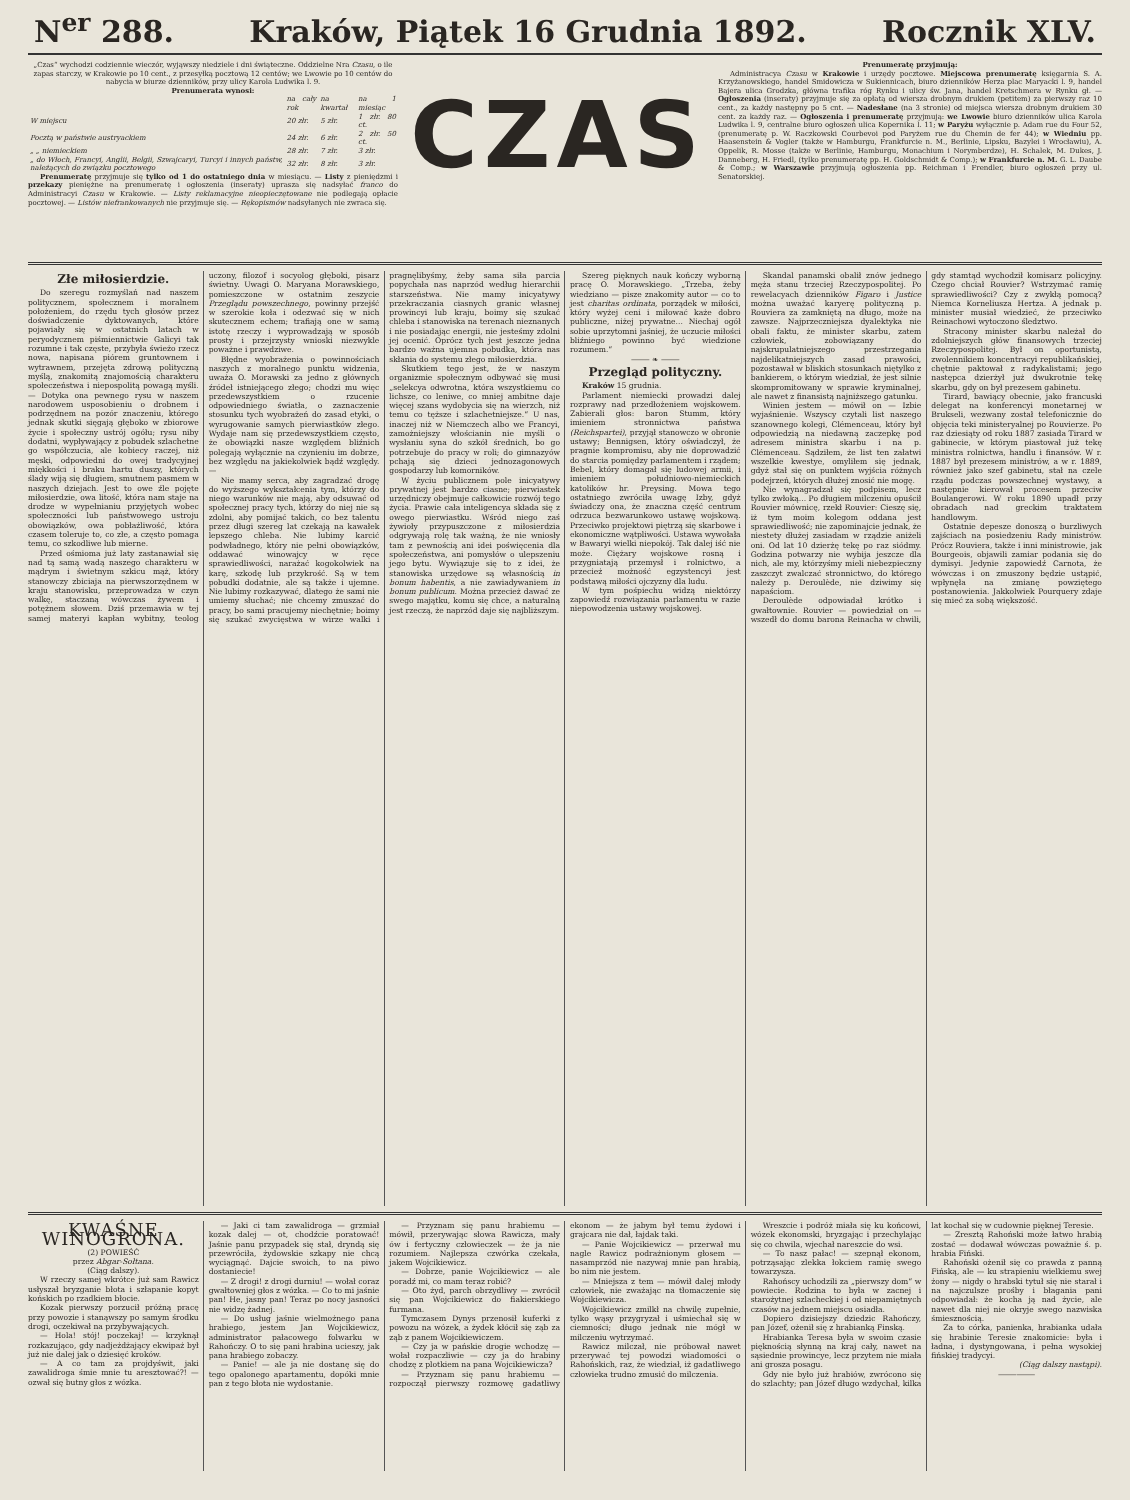N<sup>er</sup> 288. Kraków, Piątek 16 Grudnia 1892. Rocznik XLV.
„Czas“ wychodzi codziennie wieczór, wyjąwszy niedziele i dni świąteczne. Oddzielne Nra Czasu, o ile zapas starczy, w Krakowie po 10 cent., z przesyłką pocztową 12 centów; we Lwowie po 10 centów do nabycia w biurze dzienników, przy ulicy Karola Ludwika l. 9.
Prenumerata wynosi:
| | na cały rok | na kwartał | na 1 miesiąc |
| --- | --- | --- | --- |
| W miejscu | 20 złr. | 5 złr. | 1 złr. 80 ct. |
| Pocztą w państwie austryackiem | 24 złr. | 6 złr. | 2 złr. 50 ct. |
| „ „ niemieckiem | 28 złr. | 7 złr. | 3 złr. |
| „ do Włoch, Francyi, Anglii, Belgii, Szwajcaryi, Turcyi i innych państw, należących do związku pocztowego | 32 złr. | 8 złr. | 3 złr. |
Prenumeratę przyjmuje się tylko od 1 do ostatniego dnia w miesiącu. — Listy z pieniędzmi i przekazy pieniężne na prenumeratę i ogłoszenia (inseraty) uprasza się nadsyłać franco do Administracyi Czasu w Krakowie. — Listy reklamacyjne nieopieczętowane nie podlegają opłacie pocztowej. — Listów niefrankowanych nie przyjmuje się. — Rękopismów nadsyłanych nie zwraca się.
CZAS
Prenumeratę przyjmują:
Administracya Czasu w Krakowie i urzędy pocztowe. Miejscowa prenumeratę księgarnia S. A. Krzyżanowskiego, handel Smidowicza w Sukiennicach, biuro dzienników Herza plac Maryacki l. 9, handel Bajera ulica Grodzka, główna trafika róg Rynku i ulicy św. Jana, handel Kretschmera w Rynku gł. — Ogłoszenia (inseraty) przyjmuje się za opłatą od wiersza drobnym drukiem (petitem) za pierwszy raz 10 cent., za każdy następny po 5 cnt. — Nadesłane (na 3 stronie) od miejsca wiersza drobnym drukiem 30 cent. za każdy raz. — Ogłoszenia i prenumeratę przyjmują: we Lwowie biuro dzienników ulica Karola Ludwika l. 9, centralne biuro ogłoszeń ulica Kopernika l. 11; w Paryżu wyłącznie p. Adam rue du Four 52, (prenumeratę p. W. Raczkowski Courbevoi pod Paryżem rue du Chemin de fer 44); w Wiedniu pp. Haasenstein & Vogler (także w Hamburgu, Frankfurcie n. M., Berlinie, Lipsku, Bazylei i Wrocławiu), A. Oppelik, R. Mosse (także w Berlinie, Hamburgu, Monachium i Norymberdze), H. Schalek, M. Dukes, J. Danneberg, H. Friedl, (tylko prenumeratę pp. H. Goldschmidt & Comp.); w Frankfurcie n. M. G. L. Daube & Comp.; w Warszawie przyjmują ogłoszenia pp. Reichman i Frendler, biuro ogłoszeń przy ul. Senatorskiej.
Złe miłosierdzie.
Do szeregu rozmyślań nad naszem politycznem, społecznem i moralnem położeniem, do rzędu tych głosów przez doświadczenie dyktowanych, które pojawiały się w ostatnich latach w peryodycznem piśmiennictwie Galicyi tak rozumne i tak częste, przybyła świeżo rzecz nowa, napisana piórem gruntownem i wytrawnem, przejęta zdrową polityczną myślą, znakomitą znajomością charakteru społeczeństwa i niepospolitą powagą myśli. — Dotyka ona pewnego rysu w naszem narodowem usposobieniu o drobnem i podrzędnem na pozór znaczeniu, którego jednak skutki sięgają głęboko w zbiorowe życie i społeczny ustrój ogółu; rysu niby dodatni, wypływający z pobudek szlachetne go współczucia, ale kobiecy raczej, niż męski, odpowiedni do owej tradycyjnej miękkości i braku hartu duszy, których ślady wiją się długiem, smutnem pasmem w naszych dziejach. Jest to owe źle pojęte miłosierdzie, owa litość, która nam staje na drodze w wypełnianiu przyjętych wobec społeczności lub państwowego ustroju obowiązków, owa pobłażliwość, która czasem toleruje to, co złe, a często pomaga temu, co szkodliwe lub mierne.
Przed ośmioma już laty zastanawiał się nad tą samą wadą naszego charakteru w mądrym i świetnym szkicu mąż, który stanowczy zbiciaja na pierwszorzędnem w kraju stanowisku, przeprowadza w czyn walkę, staczaną wówczas żywem i potężnem słowem. Dziś przemawia w tej samej materyi kapłan wybitny, teolog uczony, filozof i socyolog głęboki, pisarz świetny. Uwagi O. Maryana Morawskiego, pomieszczone w ostatnim zeszycie Przeglądu powszechnego, powinny przejść w szerokie koła i odezwać się w nich skutecznem echem; trafiają one w samą istotę rzeczy i wyprowadzają w sposób prosty i przejrzysty wnioski niezwykle poważne i prawdziwe.
Błędne wyobrażenia o powinnościach naszych z moralnego punktu widzenia, uważa O. Morawski za jedno z głównych źródeł istniejącego złego; chodzi mu więc przedewszystkiem o rzucenie odpowiedniego światła, o zaznaczenie stosunku tych wyobrażeń do zasad etyki, o wyrugowanie samych pierwiastków złego. Wydaje nam się przedewszystkiem często, że obowiązki nasze względem bliźnich polegają wyłącznie na czynieniu im dobrze, bez względu na jakiekolwiek bądź względy. —
Nie mamy serca, aby zagradzać drogę do wyższego wykształcenia tym, którzy do niego warunków nie mają, aby odsuwać od społecznej pracy tych, którzy do niej nie są zdolni, aby pomijać takich, co bez talentu przez długi szereg lat czekają na kawałek lepszego chleba. Nie lubimy karcić podwładnego, który nie pełni obowiązków, oddawać winowajcy w ręce sprawiedliwości, narażać kogokolwiek na karę, szkodę lub przykrość. Są w tem pobudki dodatnie, ale są także i ujemne. Nie lubimy rozkazywać, dlatego że sami nie umiemy słuchać; nie chcemy zmuszać do pracy, bo sami pracujemy niechętnie; boimy się szukać zwycięstwa w wirze walki i pragnęlibyśmy, żeby sama siła parcia popychała nas naprzód według hierarchii starszeństwa. Nie mamy inicyatywy przekraczania ciasnych granic własnej prowincyi lub kraju, boimy się szukać chleba i stanowiska na terenach nieznanych i nie posiadając energii, nie jesteśmy zdolni jej ocenić. Oprócz tych jest jeszcze jedna bardzo ważna ujemna pobudka, która nas skłania do systemu złego miłosierdzia.
Skutkiem tego jest, że w naszym organizmie społecznym odbywać się musi „selekcya odwrotna, która wszystkiemu co lichsze, co leniwe, co mniej ambitne daje więcej szans wydobycia się na wierzch, niż temu co tęższe i szlachetniejsze.“ U nas, inaczej niż w Niemczech albo we Francyi, zamożniejszy włościanin nie myśli o wysłaniu syna do szkół średnich, bo go potrzebuje do pracy w roli; do gimnazyów pchają się dzieci jednozagonowych gospodarzy lub komorników.
W życiu publicznem pole inicyatywy prywatnej jest bardzo ciasne; pierwiastek urzędniczy obejmuje całkowicie rozwój tego życia. Prawie cała inteligencya składa się z owego pierwiastku. Wśród niego zaś żywioły przypuszczone z miłosierdzia odgrywają rolę tak ważną, że nie wniosły tam z pewnością ani idei poświęcenia dla społeczeństwa, ani pomysłów o ulepszeniu jego bytu. Wywiązuje się to z idei, że stanowiska urzędowe są własnością in bonum habentis, a nie zawiadywaniem in bonum publicum. Można przecież dawać ze swego majątku, komu się chce, a naturalną jest rzeczą, że naprzód daje się najbliższym.
Szereg pięknych nauk kończy wyborną pracę O. Morawskiego. „Trzeba, żeby wiedziano — pisze znakomity autor — co to jest charitas ordinata, porządek w miłości, który wyżej ceni i miłować każe dobro publiczne, niżej prywatne... Niechaj ogół sobie uprzytomni jaśniej, że uczucie miłości bliźniego powinno być wiedzione rozumem.“
⸻ ❧ ⸻
Przegląd polityczny.
Kraków 15 grudnia.
Parlament niemiecki prowadzi dalej rozprawy nad przedłożeniem wojskowem. Zabierali głos: baron Stumm, który imieniem stronnictwa państwa (Reichspartei), przyjął stanowczo w obronie ustawy; Bennigsen, który oświadczył, że pragnie kompromisu, aby nie doprowadzić do starcia pomiędzy parlamentem i rządem; Bebel, który domagał się ludowej armii, i imieniem południowo-niemieckich katolików hr. Preysing. Mowa tego ostatniego zwróciła uwagę Izby, gdyż świadczy ona, że znaczna część centrum odrzuca bezwarunkowo ustawę wojskową. Przeciwko projektowi piętrzą się skarbowe i ekonomiczne wątpliwości. Ustawa wywołała w Bawaryi wielki niepokój. Tak dalej iść nie może. Ciężary wojskowe rosną i przygniatają przemysł i rolnictwo, a przecież możność egzystencyi jest podstawą miłości ojczyzny dla ludu.
W tym pośpiechu widzą niektórzy zapowiedź rozwiązania parlamentu w razie niepowodzenia ustawy wojskowej.
Skandal panamski obalił znów jednego męża stanu trzeciej Rzeczypospolitej. Po rewelacyach dzienników Figaro i Justice można uważać karyerę polityczną p. Rouviera za zamkniętą na długo, może na zawsze. Najprzeczniejsza dyalektyka nie obali faktu, że minister skarbu, zatem człowiek, zobowiązany do najskrupulatniejszego przestrzegania najdelikatniejszych zasad prawości, pozostawał w bliskich stosunkach niętylko z bankierem, o którym wiedział, że jest silnie skompromitowany w sprawie kryminalnej, ale nawet z finansistą najniższego gatunku.
Winien jestem — mówił on — Izbie wyjaśnienie. Wszyscy czytali list naszego szanownego kolegi, Clémenceau, który był odpowiedzią na niedawną zaczepkę pod adresem ministra skarbu i na p. Clémenceau. Sądziłem, że list ten załatwi wszelkie kwestye, omyliłem się jednak, gdyż stał się on punktem wyjścia różnych podejrzeń, których dłużej znosić nie mogę.
Nie wynagradzał się podpisem, lecz tylko zwłoką... Po długiem milczeniu opuścił Rouvier mównicę, rzekł Rouvier: Cieszę się, iż tym moim kolegom oddana jest sprawiedliwość; nie zapominajcie jednak, że niestety dłużej zasiadam w rządzie aniżeli oni. Od lat 10 dzierżę tekę po raz siódmy. Godzina potwarzy nie wybija jeszcze dla nich, ale my, którzyśmy mieli niebezpieczny zaszczyt zwalczać stronnictwo, do którego należy p. Deroulède, nie dziwimy się napaściom.
Deroulède odpowiadał krótko i gwałtownie. Rouvier — powiedział on — wszedł do domu barona Reinacha w chwili, gdy stamtąd wychodził komisarz policyjny. Czego chciał Rouvier? Wstrzymać ramię sprawiedliwości? Czy z zwykłą pomocą? Niemca Korneliusza Hertza. A jednak p. minister musiał wiedzieć, że przeciwko Reinachowi wytoczono śledztwo.
Stracony minister skarbu należał do zdolniejszych głów finansowych trzeciej Rzeczypospolitej. Był on oportunistą, zwolennikiem koncentracyi republikańskiej, chętnie paktował z radykalistami; jego następca dzierżył już dwukrotnie tekę skarbu, gdy on był prezesem gabinetu.
Tirard, bawiący obecnie, jako francuski delegat na konferencyi monetarnej w Brukseli, wezwany został telefonicznie do objęcia teki ministeryalnej po Rouvierze. Po raz dziesiąty od roku 1887 zasiada Tirard w gabinecie, w którym piastował już tekę ministra rolnictwa, handlu i finansów. W r. 1887 był prezesem ministrów, a w r. 1889, również jako szef gabinetu, stał na czele rządu podczas powszechnej wystawy, a następnie kierował procesem przeciw Boulangerowi. W roku 1890 upadł przy obradach nad greckim traktatem handlowym.
Ostatnie depesze donoszą o burzliwych zajściach na posiedzeniu Rady ministrów. Prócz Rouviera, także i inni ministrowie, jak Bourgeois, objawili zamiar podania się do dymisyi. Jedynie zapowiedź Carnota, że wówczas i on zmuszony będzie ustąpić, wpłynęła na zmianę powziętego postanowienia. Jakkolwiek Pourquery zdaje się mieć za sobą większość.
KWAŚNE WINOGRONA.
(2) POWIEŚĆ
przez Abgar-Sołtana.
(Ciąg dalszy).
W rzeczy samej wkrótce już sam Rawicz usłyszał bryzganie błota i szłapanie kopyt końskich po rzadkiem błocie.
Kozak pierwszy porzucił próżną pracę przy powozie i stanąwszy po samym środku drogi, oczekiwał na przybywających.
— Hola! stój! poczekaj! — krzyknął rozkazująco, gdy nadjeżdżający ekwipaż był już nie dalej jak o dziesięć kroków.
— A co tam za projdyświt, jaki zawalidroga śmie mnie tu aresztować?! — ozwał się butny głos z wózka.
— Jaki ci tam zawalidroga — grzmiał kozak dalej — ot, chodźcie poratować! Jaśnie panu przypadek się stał, dryndą się przewróciła, żydowskie szkapy nie chcą wyciągnąć. Dajcie swoich, to na piwo dostaniecie!
— Z drogi! z drogi durniu! — wołał coraz gwałtowniej głos z wózka. — Co to mi jaśnie pan! He, jasny pan! Teraz po nocy jasności nie widzę żadnej.
— Do usług jaśnie wielmożnego pana hrabiego, jestem Jan Wojcikiewicz, administrator pałacowego folwarku w Rahończy. O to się pani hrabina ucieszy, jak pana hrabiego zobaczy.
— Panie! — ale ja nie dostanę się do tego opalonego apartamentu, dopóki mnie pan z tego błota nie wydostanie.
— Przyznam się panu hrabiemu — mówił, przerywając słowa Rawicza, mały ów i fertyczny człowieczek — że ja nie rozumiem. Najlepsza czwórka czekała, jakem Wojcikiewicz.
— Dobrze, panie Wojcikiewicz — ale poradź mi, co mam teraz robić?
— Oto żyd, parch obrzydliwy — zwrócił się pan Wojcikiewicz do fiakierskiego furmana.
Tymczasem Dynys przenosił kuferki z powozu na wózek, a żydek kłócił się ząb za ząb z panem Wojcikiewiczem.
— Czy ja w pańskie drogie wchodzę — wołał rozpaczliwie — czy ja do hrabiny chodzę z plotkiem na pana Wojcikiewicza?
— Przyznam się panu hrabiemu — rozpoczął pierwszy rozmowę gadatliwy ekonom — że jabym był temu żydowi i grajcara nie dał, łajdak taki.
— Panie Wojcikiewicz — przerwał mu nagle Rawicz podrażnionym głosem — nasamprzód nie nazywaj mnie pan hrabią, bo nim nie jestem.
— Mniejsza z tem — mówił dalej młody człowiek, nie zważając na tłomaczenie się Wojcikiewicza.
Wojcikiewicz zmilkł na chwilę zupełnie, tylko wąsy przygryzał i uśmiechał się w ciemności; długo jednak nie mógł w milczeniu wytrzymać.
Rawicz milczał, nie próbował nawet przerywać tej powodzi wiadomości o Rahońskich, raz, że wiedział, iż gadatliwego człowieka trudno zmusić do milczenia.
Wreszcie i podróż miała się ku końcowi, wózek ekonomski, bryzgając i przechylając się co chwila, wjechał nareszcie do wsi.
— To nasz pałac! — szepnął ekonom, potrząsając zlekka łokciem ramię swego towarzysza.
Rahońscy uchodzili za „pierwszy dom“ w powiecie. Rodzina to była w zacnej i starożytnej szlacheckiej i od niepamiętnych czasów na jednem miejscu osiadła.
Dopiero dzisiejszy dziedzic Rahończy, pan Józef, ożenił się z hrabianką Finską.
Hrabianka Teresa była w swoim czasie pięknością słynną na kraj cały, nawet na sąsiednie prowincye, lecz przytem nie miała ani grosza posagu.
Gdy nie było już hrabiów, zwrócono się do szlachty; pan Józef długo wzdychał, kilka lat kochał się w cudownie pięknej Teresie.
— Zresztą Rahoński może łatwo hrabią zostać — dodawał wówczas poważnie ś. p. hrabia Fiński.
Rahoński ożenił się co prawda z panną Fińską, ale — ku strapieniu wielkiemu swej żony — nigdy o hrabski tytuł się nie starał i na najczulsze prośby i błagania pani odpowiadał: że kocha ją nad życie, ale nawet dla niej nie okryje swego nazwiska śmiesznością.
Za to córka, panienka, hrabianka udała się hrabinie Teresie znakomicie: była i ładna, i dystyngowana, i pełna wysokiej fińskiej tradycyi.
(Ciąg dalszy nastąpi).
⸻⸻